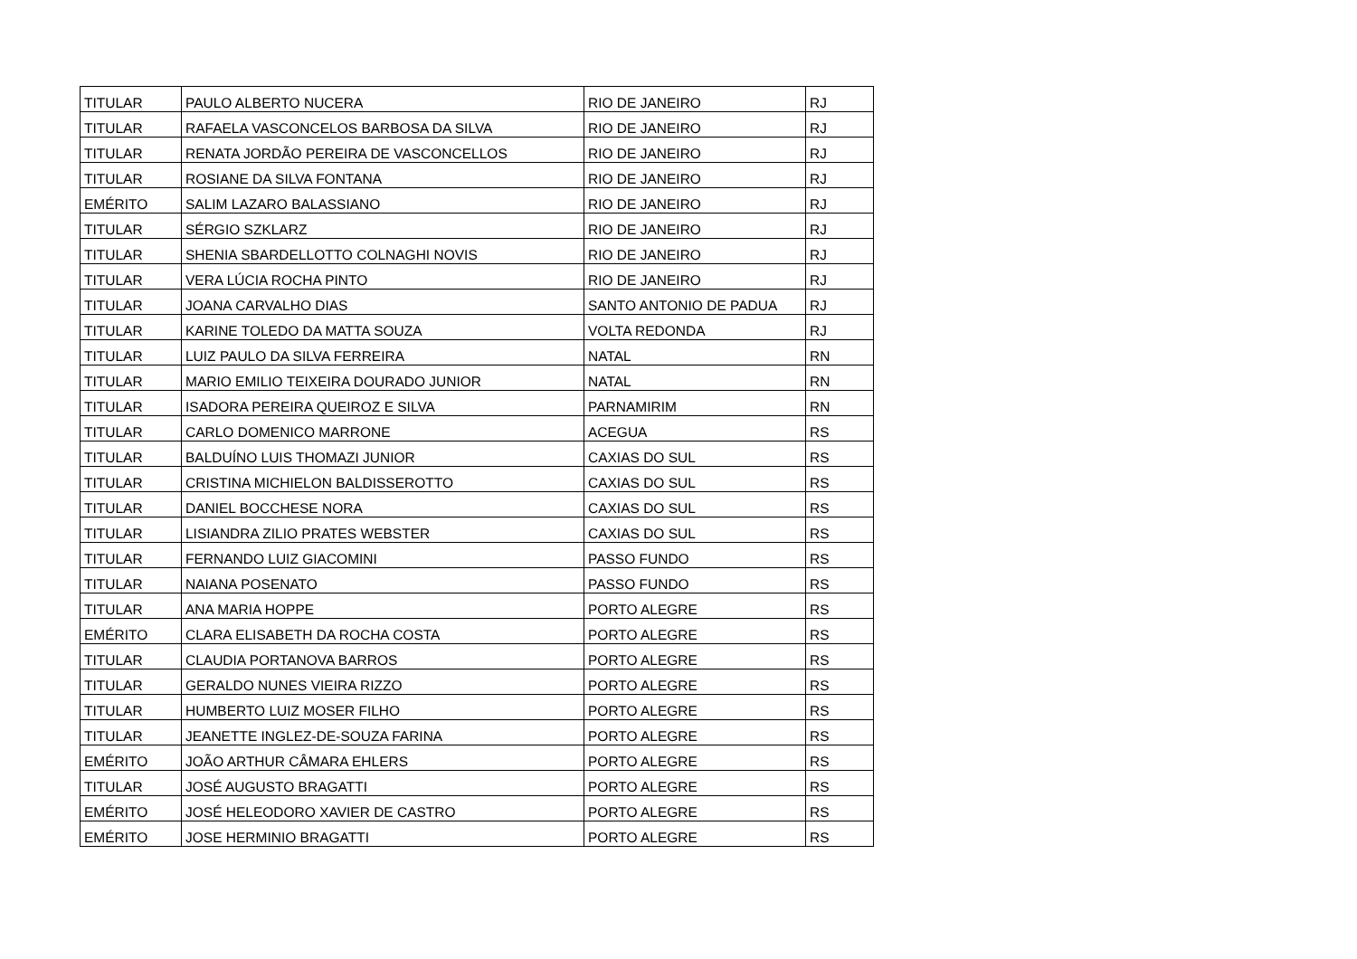| TITULAR | PAULO ALBERTO NUCERA | RIO DE JANEIRO | RJ |
| TITULAR | RAFAELA VASCONCELOS BARBOSA DA SILVA | RIO DE JANEIRO | RJ |
| TITULAR | RENATA JORDÃO PEREIRA DE VASCONCELLOS | RIO DE JANEIRO | RJ |
| TITULAR | ROSIANE DA SILVA FONTANA | RIO DE JANEIRO | RJ |
| EMÉRITO | SALIM LAZARO BALASSIANO | RIO DE JANEIRO | RJ |
| TITULAR | SÉRGIO SZKLARZ | RIO DE JANEIRO | RJ |
| TITULAR | SHENIA SBARDELLOTTO COLNAGHI NOVIS | RIO DE JANEIRO | RJ |
| TITULAR | VERA LÚCIA ROCHA PINTO | RIO DE JANEIRO | RJ |
| TITULAR | JOANA CARVALHO DIAS | SANTO ANTONIO DE PADUA | RJ |
| TITULAR | KARINE TOLEDO DA MATTA SOUZA | VOLTA REDONDA | RJ |
| TITULAR | LUIZ PAULO DA SILVA FERREIRA | NATAL | RN |
| TITULAR | MARIO EMILIO TEIXEIRA DOURADO JUNIOR | NATAL | RN |
| TITULAR | ISADORA PEREIRA QUEIROZ E SILVA | PARNAMIRIM | RN |
| TITULAR | CARLO DOMENICO MARRONE | ACEGUA | RS |
| TITULAR | BALDUÍNO LUIS THOMAZI JUNIOR | CAXIAS DO SUL | RS |
| TITULAR | CRISTINA MICHIELON BALDISSEROTTO | CAXIAS DO SUL | RS |
| TITULAR | DANIEL BOCCHESE NORA | CAXIAS DO SUL | RS |
| TITULAR | LISIANDRA ZILIO PRATES WEBSTER | CAXIAS DO SUL | RS |
| TITULAR | FERNANDO LUIZ GIACOMINI | PASSO FUNDO | RS |
| TITULAR | NAIANA POSENATO | PASSO FUNDO | RS |
| TITULAR | ANA MARIA HOPPE | PORTO ALEGRE | RS |
| EMÉRITO | CLARA ELISABETH DA ROCHA COSTA | PORTO ALEGRE | RS |
| TITULAR | CLAUDIA PORTANOVA BARROS | PORTO ALEGRE | RS |
| TITULAR | GERALDO NUNES VIEIRA RIZZO | PORTO ALEGRE | RS |
| TITULAR | HUMBERTO LUIZ MOSER FILHO | PORTO ALEGRE | RS |
| TITULAR | JEANETTE INGLEZ-DE-SOUZA FARINA | PORTO ALEGRE | RS |
| EMÉRITO | JOÃO ARTHUR CÂMARA EHLERS | PORTO ALEGRE | RS |
| TITULAR | JOSÉ AUGUSTO BRAGATTI | PORTO ALEGRE | RS |
| EMÉRITO | JOSÉ HELEODORO XAVIER DE CASTRO | PORTO ALEGRE | RS |
| EMÉRITO | JOSE HERMINIO BRAGATTI | PORTO ALEGRE | RS |